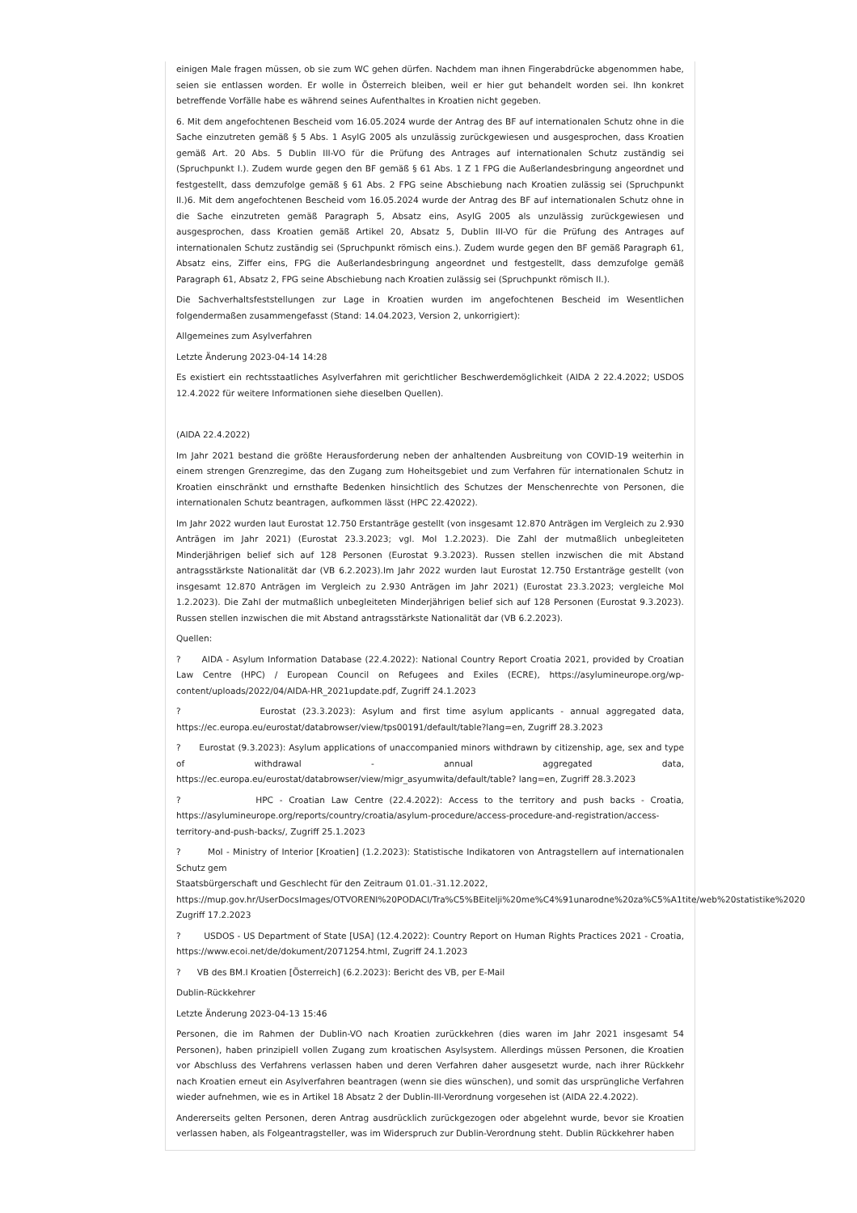einigen Male fragen müssen, ob sie zum WC gehen dürfen. Nachdem man ihnen Fingerabdrücke abgenommen habe, seien sie entlassen worden. Er wolle in Österreich bleiben, weil er hier gut behandelt worden sei. Ihn konkret betreffende Vorfälle habe es während seines Aufenthaltes in Kroatien nicht gegeben.
6. Mit dem angefochtenen Bescheid vom 16.05.2024 wurde der Antrag des BF auf internationalen Schutz ohne in die Sache einzutreten gemäß § 5 Abs. 1 AsylG 2005 als unzulässig zurückgewiesen und ausgesprochen, dass Kroatien gemäß Art. 20 Abs. 5 Dublin III-VO für die Prüfung des Antrages auf internationalen Schutz zuständig sei (Spruchpunkt I.). Zudem wurde gegen den BF gemäß § 61 Abs. 1 Z 1 FPG die Außerlandesbringung angeordnet und festgestellt, dass demzufolge gemäß § 61 Abs. 2 FPG seine Abschiebung nach Kroatien zulässig sei (Spruchpunkt II.)6. Mit dem angefochtenen Bescheid vom 16.05.2024 wurde der Antrag des BF auf internationalen Schutz ohne in die Sache einzutreten gemäß Paragraph 5, Absatz eins, AsylG 2005 als unzulässig zurückgewiesen und ausgesprochen, dass Kroatien gemäß Artikel 20, Absatz 5, Dublin III-VO für die Prüfung des Antrages auf internationalen Schutz zuständig sei (Spruchpunkt römisch eins.). Zudem wurde gegen den BF gemäß Paragraph 61, Absatz eins, Ziffer eins, FPG die Außerlandesbringung angeordnet und festgestellt, dass demzufolge gemäß Paragraph 61, Absatz 2, FPG seine Abschiebung nach Kroatien zulässig sei (Spruchpunkt römisch II.).
Die Sachverhaltsfeststellungen zur Lage in Kroatien wurden im angefochtenen Bescheid im Wesentlichen folgendermaßen zusammengefasst (Stand: 14.04.2023, Version 2, unkorrigiert):
Allgemeines zum Asylverfahren
Letzte Änderung 2023-04-14 14:28
Es existiert ein rechtsstaatliches Asylverfahren mit gerichtlicher Beschwerdemöglichkeit (AIDA 2 22.4.2022; USDOS 12.4.2022 für weitere Informationen siehe dieselben Quellen).
(AIDA 22.4.2022)
Im Jahr 2021 bestand die größte Herausforderung neben der anhaltenden Ausbreitung von COVID-19 weiterhin in einem strengen Grenzregime, das den Zugang zum Hoheitsgebiet und zum Verfahren für internationalen Schutz in Kroatien einschränkt und ernsthafte Bedenken hinsichtlich des Schutzes der Menschenrechte von Personen, die internationalen Schutz beantragen, aufkommen lässt (HPC 22.42022).
Im Jahr 2022 wurden laut Eurostat 12.750 Erstanträge gestellt (von insgesamt 12.870 Anträgen im Vergleich zu 2.930 Anträgen im Jahr 2021) (Eurostat 23.3.2023; vgl. MoI 1.2.2023). Die Zahl der mutmaßlich unbegleiteten Minderjährigen belief sich auf 128 Personen (Eurostat 9.3.2023). Russen stellen inzwischen die mit Abstand antragsstärkste Nationalität dar (VB 6.2.2023).Im Jahr 2022 wurden laut Eurostat 12.750 Erstanträge gestellt (von insgesamt 12.870 Anträgen im Vergleich zu 2.930 Anträgen im Jahr 2021) (Eurostat 23.3.2023; vergleiche MoI 1.2.2023). Die Zahl der mutmaßlich unbegleiteten Minderjährigen belief sich auf 128 Personen (Eurostat 9.3.2023). Russen stellen inzwischen die mit Abstand antragsstärkste Nationalität dar (VB 6.2.2023).
Quellen:
? AIDA - Asylum Information Database (22.4.2022): National Country Report Croatia 2021, provided by Croatian Law Centre (HPC) / European Council on Refugees and Exiles (ECRE), https://asylumineurope.org/wp-content/uploads/2022/04/AIDA-HR_2021update.pdf, Zugriff 24.1.2023
? Eurostat (23.3.2023): Asylum and first time asylum applicants - annual aggregated data, https://ec.europa.eu/eurostat/databrowser/view/tps00191/default/table?lang=en, Zugriff 28.3.2023
? Eurostat (9.3.2023): Asylum applications of unaccompanied minors withdrawn by citizenship, age, sex and type of withdrawal - annual aggregated data, https://ec.europa.eu/eurostat/databrowser/view/migr_asyumwita/default/table? lang=en, Zugriff 28.3.2023
? HPC - Croatian Law Centre (22.4.2022): Access to the territory and push backs - Croatia, https://asylumineurope.org/reports/country/croatia/asylum-procedure/access-procedure-and-registration/access-territory-and-push-backs/, Zugriff 25.1.2023
? MoI - Ministry of Interior [Kroatien] (1.2.2023): Statistische Indikatoren von Antragstellern auf internationalen Schutz gem
Staatsbürgerschaft und Geschlecht für den Zeitraum 01.01.-31.12.2022,
https://mup.gov.hr/UserDocsImages/OTVORENI%20PODACI/Tra%C5%BEitelji%20me%C4%91unarodne%20za%C5%A1tite/web%20statistike%2020
Zugriff 17.2.2023
? USDOS - US Department of State [USA] (12.4.2022): Country Report on Human Rights Practices 2021 - Croatia, https://www.ecoi.net/de/dokument/2071254.html, Zugriff 24.1.2023
? VB des BM.I Kroatien [Österreich] (6.2.2023): Bericht des VB, per E-Mail
Dublin-Rückkehrer
Letzte Änderung 2023-04-13 15:46
Personen, die im Rahmen der Dublin-VO nach Kroatien zurückkehren (dies waren im Jahr 2021 insgesamt 54 Personen), haben prinzipiell vollen Zugang zum kroatischen Asylsystem. Allerdings müssen Personen, die Kroatien vor Abschluss des Verfahrens verlassen haben und deren Verfahren daher ausgesetzt wurde, nach ihrer Rückkehr nach Kroatien erneut ein Asylverfahren beantragen (wenn sie dies wünschen), und somit das ursprüngliche Verfahren wieder aufnehmen, wie es in Artikel 18 Absatz 2 der Dublin-III-Verordnung vorgesehen ist (AIDA 22.4.2022).
Andererseits gelten Personen, deren Antrag ausdrücklich zurückgezogen oder abgelehnt wurde, bevor sie Kroatien verlassen haben, als Folgeantragsteller, was im Widerspruch zur Dublin-Verordnung steht. Dublin Rückkehrer haben